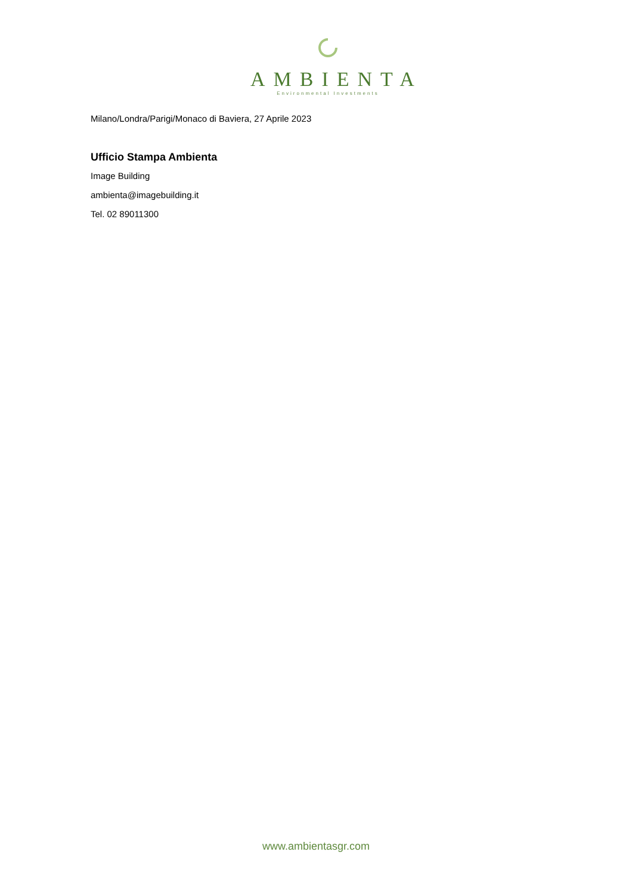AMBIENTA
Environmental Investments
Milano/Londra/Parigi/Monaco di Baviera, 27 Aprile 2023
Ufficio Stampa Ambienta
Image Building
ambienta@imagebuilding.it
Tel. 02 89011300
www.ambientasgr.com